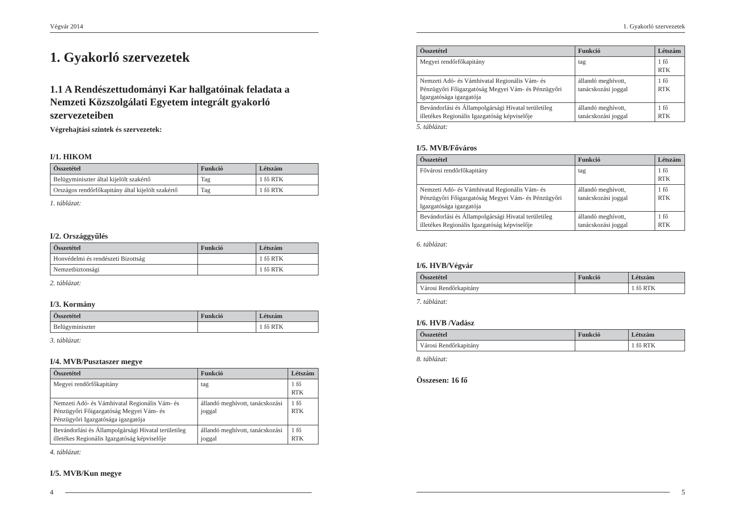Végvár 2014
1. Gyakorló szervezetek
1.1 A Rendészettudományi Kar hallgatóinak feladata a Nemzeti Közszolgálati Egyetem integrált gyakorló szervezeteiben
Végrehajtási szintek és szervezetek:
I/1. HIKOM
| Összetétel | Funkció | Létszám |
| --- | --- | --- |
| Belügyminiszter által kijelölt szakértő | Tag | 1 fő RTK |
| Országos rendőrfőkapitány által kijelölt szakértő | Tag | 1 fő RTK |
1. táblázat:
I/2. Országgyűlés
| Összetétel | Funkció | Létszám |
| --- | --- | --- |
| Honvédelmi és rendészeti Bizottság | | 1 fő RTK |
| Nemzetbiztonsági | | 1 fő RTK |
2. táblázat:
I/3. Kormány
| Összetétel | Funkció | Létszám |
| --- | --- | --- |
| Belügyminiszter | | 1 fő RTK |
3. táblázat:
I/4. MVB/Pusztaszer megye
| Összetétel | Funkció | Létszám |
| --- | --- | --- |
| Megyei rendőrfőkapitány | tag | 1 fő RTK |
| Nemzeti Adó- és Vámhivatal Regionális Vám- és Pénzügyőri Főigazgatóság Megyei Vám- és Pénzügyőri Igazgatósága igazgatója | állandó meghívott, tanácskozási joggal | 1 fő RTK |
| Bevándorlási és Állampolgársági Hivatal területileg illetékes Regionális Igazgatóság képviselője | állandó meghívott, tanácskozási joggal | 1 fő RTK |
4. táblázat:
I/5. MVB/Kun megye
4
1. Gyakorló szervezetek
| Összetétel | Funkció | Létszám |
| --- | --- | --- |
| Megyei rendőrfőkapitány | tag | 1 fő RTK |
| Nemzeti Adó- és Vámhivatal Regionális Vám- és Pénzügyőri Főigazgatóság Megyei Vám- és Pénzügyőri Igazgatósága igazgatója | állandó meghívott, tanácskozási joggal | 1 fő RTK |
| Bevándorlási és Állampolgársági Hivatal területileg illetékes Regionális Igazgatóság képviselője | állandó meghívott, tanácskozási joggal | 1 fő RTK |
5. táblázat:
I/5. MVB/Főváros
| Összetétel | Funkció | Létszám |
| --- | --- | --- |
| Fővárosi rendőrfőkapitány | tag | 1 fő RTK |
| Nemzeti Adó- és Vámhivatal Regionális Vám- és Pénzügyőri Főigazgatóság Megyei Vám- és Pénzügyőri Igazgatósága igazgatója | állandó meghívott, tanácskozási joggal | 1 fő RTK |
| Bevándorlási és Állampolgársági Hivatal területileg illetékes Regionális Igazgatóság képviselője | állandó meghívott, tanácskozási joggal | 1 fő RTK |
6. táblázat:
I/6. HVB/Végvár
| Összetétel | Funkció | Létszám |
| --- | --- | --- |
| Városi Rendőrkapitány | | 1 fő RTK |
7. táblázat:
I/6. HVB /Vadász
| Összetétel | Funkció | Létszám |
| --- | --- | --- |
| Városi Rendőrkapitány | | 1 fő RTK |
8. táblázat:
Összesen: 16 fő
5